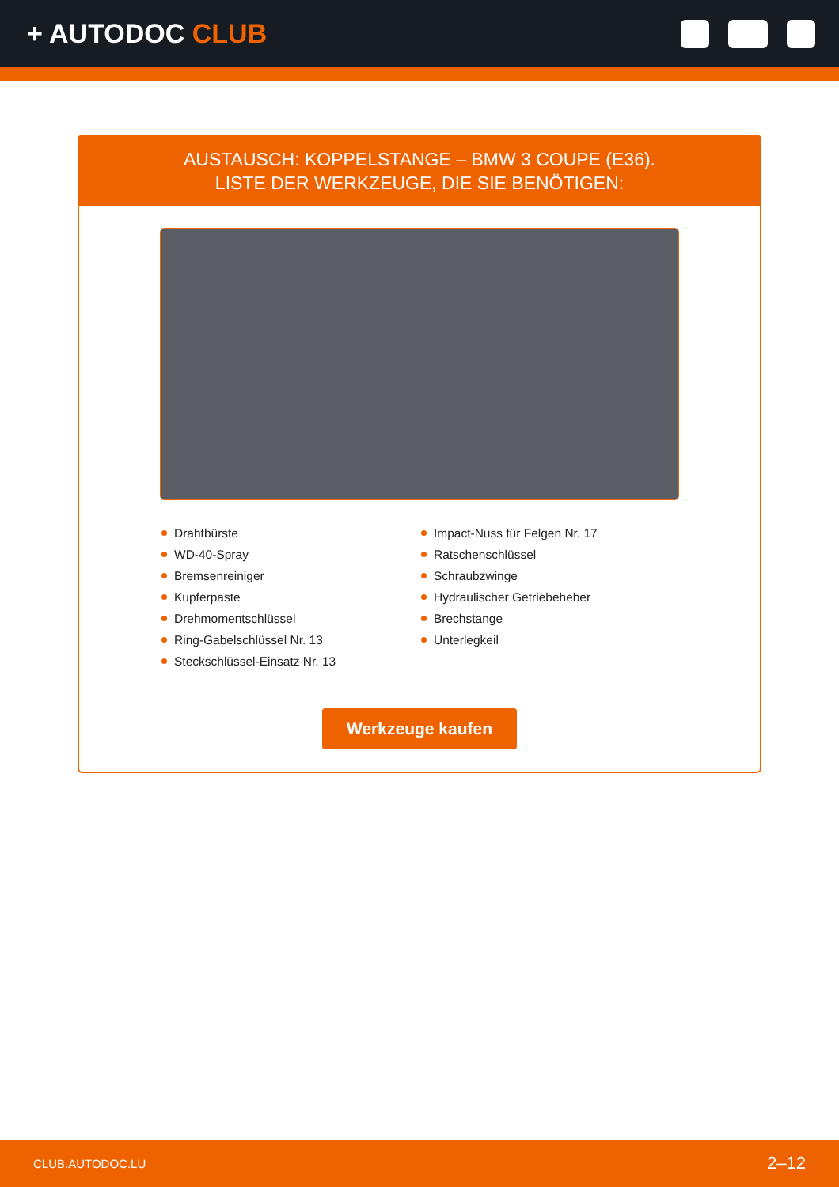+ AUTODOC CLUB
AUSTAUSCH: KOPPELSTANGE – BMW 3 COUPE (E36).
LISTE DER WERKZEUGE, DIE SIE BENÖTIGEN:
Drahtbürste
WD-40-Spray
Bremsenreiniger
Kupferpaste
Drehmomentschlüssel
Ring-Gabelschlüssel Nr. 13
Steckschlüssel-Einsatz Nr. 13
Impact-Nuss für Felgen Nr. 17
Ratschenschlüssel
Schraubzwinge
Hydraulischer Getriebeheber
Brechstange
Unterlegkeil
Werkzeuge kaufen
CLUB.AUTODOC.LU 2–12